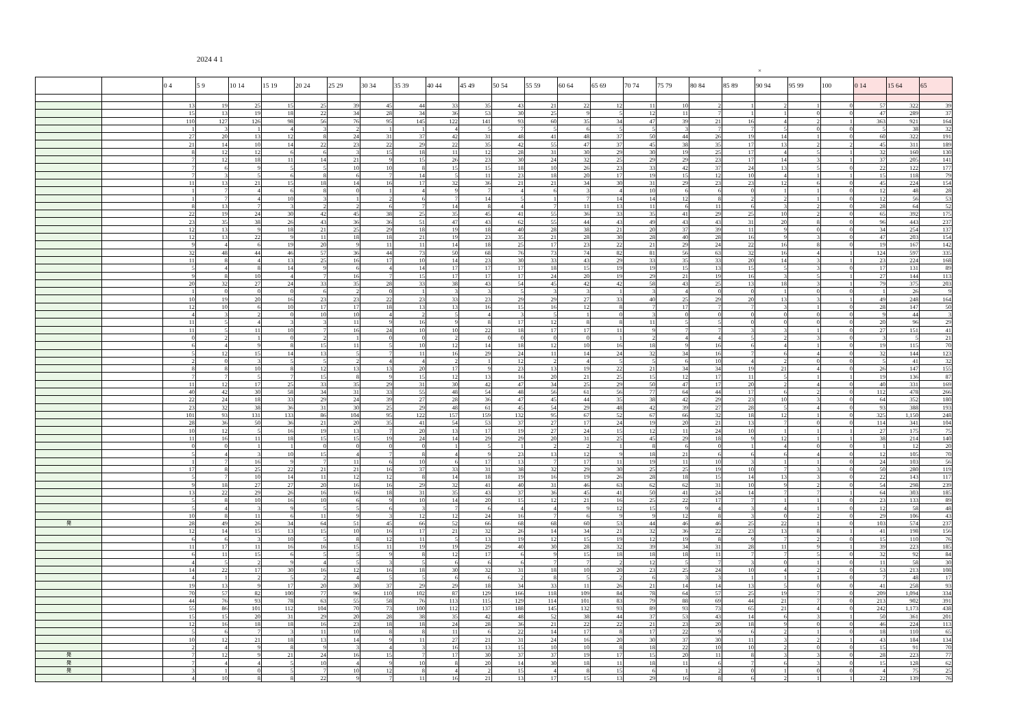2024 4 1
×
| | | 0 4 | 5 9 | 10 14 | 15 19 | 20 24 | 25 29 | 30 34 | 35 39 | 40 44 | 45 49 | 50 54 | 55 59 | 60 64 | 65 69 | 70 74 | 75 79 | 80 84 | 85 89 | 90 94 | 95 99 | 100 | 0 14 | 15 64 | 65 |
| --- | --- | --- | --- | --- | --- | --- | --- | --- | --- | --- | --- | --- | --- | --- | --- | --- | --- | --- | --- | --- | --- | --- | --- | --- | --- |
| | | 13 | 19 | 25 | 15 | 25 | 39 | 45 | 44 | 33 | 35 | 43 | 21 | 22 | 12 | 11 | 10 | 2 | 1 | 2 | 1 | 0 | 57 | 322 | 39 |
| | | 15 | 13 | 19 | 18 | 22 | 34 | 28 | 34 | 36 | 53 | 30 | 25 | 9 | 5 | 12 | 11 | 7 | 1 | 1 | 0 | 0 | 47 | 289 | 37 |
| | | 110 | 127 | 126 | 98 | 56 | 76 | 95 | 145 | 122 | 141 | 93 | 60 | 35 | 34 | 47 | 39 | 21 | 16 | 4 | 2 | 1 | 363 | 921 | 164 |
| | | 1 | 3 | 1 | 4 | 3 | 2 | 1 | 1 | 4 | 5 | 7 | 5 | 6 | 5 | 5 | 3 | 7 | 7 | 5 | 0 | 0 | 5 | 38 | 32 |
| | | 27 | 20 | 13 | 12 | 8 | 24 | 31 | 37 | 42 | 31 | 48 | 41 | 48 | 37 | 50 | 44 | 26 | 19 | 14 | 1 | 0 | 60 | 322 | 191 |
| | | 21 | 14 | 10 | 14 | 22 | 23 | 22 | 29 | 22 | 35 | 42 | 55 | 47 | 37 | 45 | 38 | 35 | 17 | 13 | 2 | 2 | 45 | 311 | 189 |
| | | 8 | 12 | 12 | 6 | 6 | 3 | 15 | 18 | 11 | 12 | 28 | 31 | 30 | 29 | 30 | 19 | 25 | 17 | 4 | 5 | 1 | 32 | 160 | 130 |
| | | 7 | 12 | 18 | 11 | 14 | 21 | 9 | 15 | 26 | 23 | 30 | 24 | 32 | 25 | 29 | 29 | 23 | 17 | 14 | 3 | 1 | 37 | 205 | 141 |
| | | 7 | 6 | 9 | 5 | 5 | 10 | 10 | 8 | 15 | 15 | 18 | 10 | 26 | 23 | 33 | 42 | 37 | 24 | 13 | 5 | 0 | 22 | 122 | 177 |
| | | 7 | 3 | 5 | 6 | 8 | 6 | 7 | 14 | 5 | 11 | 23 | 18 | 20 | 17 | 19 | 15 | 12 | 10 | 4 | 1 | 1 | 15 | 118 | 79 |
| | | 11 | 13 | 21 | 15 | 18 | 14 | 16 | 17 | 32 | 36 | 21 | 21 | 34 | 30 | 31 | 29 | 23 | 23 | 12 | 6 | 0 | 45 | 224 | 154 |
| | | 1 | 7 | 4 | 6 | 8 | 0 | 1 | 4 | 9 | 7 | 4 | 6 | 3 | 4 | 10 | 6 | 6 | 0 | 1 | 1 | 0 | 12 | 48 | 28 |
| | | 1 | 7 | 4 | 10 | 3 | 1 | 2 | 6 | 7 | 14 | 5 | 1 | 7 | 14 | 14 | 12 | 8 | 2 | 2 | 1 | 0 | 12 | 56 | 53 |
| | | 8 | 13 | 7 | 3 | 2 | 2 | 6 | 7 | 14 | 8 | 4 | 7 | 11 | 13 | 11 | 6 | 11 | 6 | 3 | 2 | 0 | 28 | 64 | 52 |
| | | 22 | 19 | 24 | 30 | 42 | 45 | 38 | 25 | 35 | 45 | 41 | 55 | 36 | 33 | 35 | 41 | 29 | 25 | 10 | 2 | 0 | 65 | 392 | 175 |
| | | 23 | 35 | 38 | 26 | 43 | 36 | 36 | 51 | 47 | 43 | 62 | 55 | 44 | 43 | 49 | 43 | 43 | 31 | 20 | 8 | 0 | 96 | 443 | 237 |
| | | 12 | 13 | 9 | 18 | 21 | 25 | 29 | 18 | 19 | 18 | 40 | 28 | 38 | 21 | 20 | 37 | 39 | 11 | 9 | 0 | 0 | 34 | 254 | 137 |
| | | 12 | 13 | 22 | 9 | 11 | 18 | 18 | 21 | 19 | 23 | 35 | 21 | 28 | 30 | 28 | 40 | 28 | 16 | 9 | 3 | 0 | 47 | 203 | 154 |
| | | 9 | 4 | 6 | 19 | 20 | 9 | 11 | 11 | 14 | 18 | 25 | 17 | 23 | 22 | 21 | 29 | 24 | 22 | 16 | 8 | 0 | 19 | 167 | 142 |
| | | 32 | 48 | 44 | 46 | 57 | 36 | 44 | 73 | 50 | 68 | 76 | 73 | 74 | 82 | 81 | 56 | 63 | 32 | 16 | 4 | 1 | 124 | 597 | 335 |
| | | 11 | 8 | 4 | 13 | 25 | 16 | 17 | 10 | 14 | 23 | 30 | 33 | 43 | 29 | 33 | 35 | 33 | 20 | 14 | 3 | 1 | 23 | 224 | 168 |
| | | 5 | 4 | 8 | 14 | 9 | 6 | 4 | 14 | 17 | 17 | 17 | 18 | 15 | 19 | 19 | 15 | 13 | 15 | 5 | 3 | 0 | 17 | 131 | 89 |
| | | 9 | 8 | 10 | 4 | 7 | 16 | 7 | 15 | 17 | 17 | 17 | 24 | 20 | 19 | 29 | 21 | 19 | 16 | 3 | 5 | 1 | 27 | 144 | 113 |
| | | 20 | 32 | 27 | 24 | 33 | 35 | 28 | 33 | 38 | 43 | 54 | 45 | 42 | 42 | 58 | 43 | 25 | 13 | 18 | 3 | 1 | 79 | 375 | 203 |
| | | 1 | 0 | 0 | 0 | 6 | 2 | 0 | 1 | 3 | 3 | 5 | 3 | 3 | 1 | 3 | 4 | 0 | 0 | 1 | 0 | 0 | 1 | 26 | 9 |
| | | 10 | 19 | 20 | 16 | 23 | 23 | 22 | 23 | 33 | 23 | 29 | 29 | 27 | 33 | 40 | 25 | 29 | 20 | 13 | 3 | 1 | 49 | 248 | 164 |
| | | 12 | 10 | 6 | 10 | 17 | 17 | 18 | 13 | 13 | 16 | 15 | 16 | 12 | 8 | 7 | 17 | 7 | 7 | 3 | 1 | 0 | 28 | 147 | 50 |
| | | 4 | 3 | 2 | 0 | 10 | 10 | 4 | 2 | 5 | 4 | 3 | 5 | 1 | 0 | 3 | 0 | 0 | 0 | 0 | 0 | 0 | 9 | 44 | 3 |
| | | 11 | 5 | 4 | 3 | 3 | 11 | 9 | 16 | 9 | 8 | 17 | 12 | 8 | 8 | 11 | 5 | 5 | 0 | 0 | 0 | 0 | 20 | 96 | 29 |
| | | 11 | 5 | 11 | 10 | 7 | 16 | 24 | 10 | 10 | 22 | 18 | 17 | 17 | 11 | 9 | 7 | 7 | 3 | 3 | 1 | 0 | 27 | 151 | 41 |
| | | 0 | 2 | 1 | 0 | 2 | 1 | 0 | 0 | 2 | 0 | 0 | 0 | 0 | 1 | 2 | 4 | 4 | 5 | 2 | 3 | 0 | 3 | 5 | 21 |
| | | 6 | 4 | 9 | 8 | 15 | 11 | 5 | 10 | 12 | 14 | 18 | 12 | 10 | 16 | 18 | 9 | 16 | 6 | 4 | 1 | 0 | 19 | 115 | 70 |
| | | 5 | 12 | 15 | 14 | 13 | 5 | 7 | 11 | 16 | 29 | 24 | 11 | 14 | 24 | 32 | 34 | 16 | 7 | 6 | 4 | 0 | 32 | 144 | 123 |
| | | 2 | 0 | 3 | 5 | 5 | 2 | 4 | 4 | 2 | 1 | 12 | 2 | 4 | 5 | 5 | 6 | 10 | 4 | 2 | 0 | 0 | 5 | 41 | 32 |
| | | 8 | 8 | 10 | 8 | 12 | 13 | 13 | 20 | 17 | 9 | 23 | 13 | 19 | 22 | 21 | 34 | 34 | 19 | 21 | 4 | 0 | 26 | 147 | 155 |
| | | 7 | 7 | 5 | 7 | 15 | 8 | 9 | 15 | 12 | 13 | 16 | 20 | 21 | 25 | 15 | 12 | 17 | 11 | 5 | 1 | 1 | 19 | 136 | 87 |
| | | 11 | 12 | 17 | 25 | 33 | 35 | 29 | 31 | 30 | 42 | 47 | 34 | 25 | 29 | 50 | 47 | 17 | 20 | 2 | 4 | 0 | 40 | 331 | 169 |
| | | 40 | 42 | 30 | 58 | 34 | 31 | 33 | 55 | 48 | 54 | 48 | 56 | 61 | 56 | 77 | 64 | 44 | 17 | 6 | 2 | 0 | 112 | 478 | 266 |
| | | 22 | 24 | 18 | 33 | 29 | 24 | 39 | 27 | 28 | 36 | 47 | 45 | 44 | 35 | 38 | 42 | 29 | 23 | 10 | 3 | 0 | 64 | 352 | 180 |
| | | 23 | 32 | 38 | 36 | 31 | 30 | 25 | 29 | 48 | 61 | 45 | 54 | 29 | 48 | 42 | 39 | 27 | 28 | 5 | 4 | 0 | 93 | 388 | 193 |
| | | 101 | 93 | 131 | 133 | 86 | 104 | 95 | 122 | 157 | 159 | 132 | 95 | 67 | 52 | 67 | 66 | 32 | 18 | 12 | 1 | 0 | 325 | 1,150 | 248 |
| | | 28 | 36 | 50 | 36 | 21 | 20 | 35 | 41 | 54 | 53 | 37 | 27 | 17 | 24 | 19 | 20 | 21 | 13 | 7 | 0 | 0 | 114 | 341 | 104 |
| | | 10 | 12 | 5 | 16 | 19 | 13 | 7 | 20 | 13 | 17 | 19 | 27 | 24 | 15 | 12 | 11 | 24 | 10 | 1 | 1 | 1 | 27 | 175 | 75 |
| | | 11 | 16 | 11 | 18 | 15 | 15 | 19 | 24 | 14 | 29 | 29 | 20 | 31 | 25 | 45 | 29 | 18 | 9 | 12 | 1 | 1 | 38 | 214 | 140 |
| | | 0 | 0 | 1 | 1 | 0 | 0 | 0 | 0 | 1 | 5 | 1 | 2 | 2 | 1 | 8 | 6 | 0 | 1 | 4 | 0 | 0 | 1 | 12 | 20 |
| | | 5 | 4 | 3 | 10 | 15 | 4 | 7 | 8 | 4 | 9 | 23 | 13 | 12 | 9 | 18 | 21 | 6 | 6 | 6 | 4 | 0 | 12 | 105 | 70 |
| | | 1 | 7 | 16 | 9 | 7 | 11 | 6 | 10 | 6 | 17 | 13 | 7 | 17 | 11 | 19 | 11 | 10 | 3 | 1 | 1 | 0 | 24 | 103 | 56 |
| | | 17 | 8 | 25 | 22 | 21 | 21 | 16 | 37 | 33 | 31 | 38 | 32 | 29 | 30 | 25 | 25 | 19 | 10 | 7 | 3 | 0 | 50 | 280 | 119 |
| | | 5 | 7 | 10 | 14 | 11 | 12 | 12 | 8 | 14 | 18 | 19 | 16 | 19 | 26 | 28 | 18 | 15 | 14 | 13 | 3 | 0 | 22 | 143 | 117 |
| | | 9 | 18 | 27 | 27 | 20 | 16 | 16 | 29 | 32 | 41 | 40 | 31 | 46 | 63 | 62 | 62 | 31 | 10 | 9 | 2 | 0 | 54 | 298 | 239 |
| | | 13 | 22 | 29 | 26 | 16 | 16 | 18 | 31 | 35 | 43 | 37 | 36 | 45 | 41 | 50 | 41 | 24 | 14 | 7 | 7 | 1 | 64 | 303 | 185 |
| | | 5 | 8 | 10 | 16 | 10 | 6 | 9 | 10 | 14 | 20 | 15 | 12 | 21 | 16 | 25 | 22 | 17 | 7 | 1 | 1 | 0 | 23 | 133 | 89 |
| | | 5 | 4 | 3 | 9 | 5 | 5 | 6 | 3 | 7 | 6 | 4 | 4 | 9 | 12 | 15 | 9 | 4 | 3 | 4 | 1 | 0 | 12 | 58 | 48 |
| | | 10 | 8 | 11 | 6 | 11 | 9 | 3 | 12 | 12 | 24 | 16 | 7 | 6 | 9 | 9 | 12 | 8 | 3 | 0 | 2 | 0 | 29 | 106 | 43 |
| 発 | | 28 | 49 | 26 | 34 | 64 | 51 | 45 | 66 | 52 | 66 | 68 | 68 | 60 | 53 | 44 | 46 | 46 | 25 | 22 | 1 | 0 | 103 | 574 | 237 |
| | | 12 | 14 | 15 | 13 | 15 | 10 | 16 | 17 | 21 | 32 | 26 | 14 | 34 | 21 | 32 | 36 | 22 | 23 | 13 | 8 | 1 | 41 | 198 | 156 |
| | | 6 | 6 | 3 | 10 | 5 | 8 | 12 | 11 | 5 | 13 | 19 | 12 | 15 | 19 | 12 | 19 | 8 | 9 | 7 | 2 | 0 | 15 | 110 | 76 |
| | | 11 | 17 | 11 | 16 | 16 | 15 | 11 | 19 | 19 | 29 | 40 | 30 | 28 | 32 | 39 | 34 | 31 | 28 | 11 | 9 | 1 | 39 | 223 | 185 |
| | | 6 | 11 | 15 | 6 | 5 | 5 | 9 | 8 | 12 | 17 | 6 | 9 | 15 | 18 | 18 | 18 | 11 | 7 | 7 | 5 | 0 | 32 | 92 | 84 |
| | | 4 | 5 | 2 | 9 | 4 | 5 | 3 | 5 | 6 | 6 | 6 | 7 | 7 | 2 | 12 | 5 | 7 | 3 | 0 | 1 | 0 | 11 | 58 | 30 |
| | | 14 | 22 | 17 | 30 | 16 | 12 | 16 | 18 | 30 | 32 | 31 | 18 | 10 | 20 | 23 | 25 | 24 | 10 | 4 | 2 | 0 | 53 | 213 | 108 |
| | | 4 | 1 | 2 | 5 | 2 | 4 | 5 | 5 | 6 | 6 | 2 | 8 | 5 | 2 | 6 | 3 | 3 | 1 | 1 | 1 | 0 | 7 | 48 | 17 |
| | | 19 | 13 | 9 | 17 | 20 | 30 | 37 | 29 | 29 | 18 | 34 | 33 | 11 | 26 | 21 | 14 | 14 | 13 | 5 | 0 | 0 | 41 | 258 | 93 |
| | | 70 | 57 | 82 | 100 | 77 | 96 | 110 | 102 | 87 | 129 | 166 | 118 | 109 | 84 | 78 | 64 | 57 | 25 | 19 | 7 | 0 | 209 | 1,094 | 334 |
| | | 44 | 76 | 93 | 78 | 63 | 55 | 58 | 76 | 113 | 115 | 129 | 114 | 101 | 83 | 79 | 88 | 69 | 44 | 21 | 7 | 0 | 213 | 902 | 391 |
| | | 55 | 86 | 101 | 112 | 104 | 70 | 73 | 100 | 112 | 137 | 188 | 145 | 132 | 93 | 89 | 93 | 73 | 65 | 21 | 4 | 0 | 242 | 1,173 | 438 |
| | | 15 | 15 | 20 | 31 | 29 | 20 | 28 | 38 | 35 | 42 | 48 | 52 | 38 | 44 | 37 | 53 | 43 | 14 | 6 | 3 | 1 | 50 | 361 | 201 |
| | | 12 | 16 | 18 | 18 | 16 | 23 | 18 | 18 | 24 | 28 | 36 | 21 | 22 | 22 | 21 | 23 | 20 | 18 | 9 | 0 | 0 | 46 | 224 | 113 |
| | | 5 | 6 | 7 | 3 | 11 | 10 | 8 | 8 | 11 | 6 | 22 | 14 | 17 | 8 | 17 | 22 | 9 | 6 | 2 | 1 | 0 | 18 | 110 | 65 |
| | | 10 | 12 | 21 | 18 | 13 | 14 | 9 | 11 | 27 | 21 | 31 | 24 | 16 | 20 | 30 | 37 | 30 | 11 | 3 | 2 | 1 | 43 | 184 | 134 |
| | | 2 | 4 | 9 | 8 | 9 | 3 | 4 | 3 | 16 | 13 | 15 | 10 | 10 | 8 | 18 | 22 | 10 | 10 | 2 | 0 | 0 | 15 | 91 | 70 |
| 発 | | 7 | 12 | 9 | 21 | 24 | 16 | 15 | 7 | 17 | 30 | 37 | 37 | 19 | 17 | 15 | 20 | 11 | 8 | 3 | 3 | 0 | 28 | 223 | 77 |
| 発 | | 7 | 4 | 4 | 5 | 10 | 4 | 9 | 10 | 8 | 20 | 14 | 30 | 18 | 11 | 18 | 11 | 6 | 7 | 6 | 3 | 0 | 15 | 128 | 62 |
| 発 | | 3 | 1 | 0 | 5 | 7 | 10 | 12 | 8 | 4 | 2 | 15 | 4 | 8 | 15 | 6 | 1 | 2 | 0 | 1 | 0 | 0 | 4 | 75 | 25 |
| | | 4 | 10 | 8 | 8 | 22 | 9 | 7 | 11 | 16 | 21 | 13 | 17 | 15 | 13 | 29 | 16 | 8 | 6 | 2 | 1 | 1 | 22 | 139 | 76 |